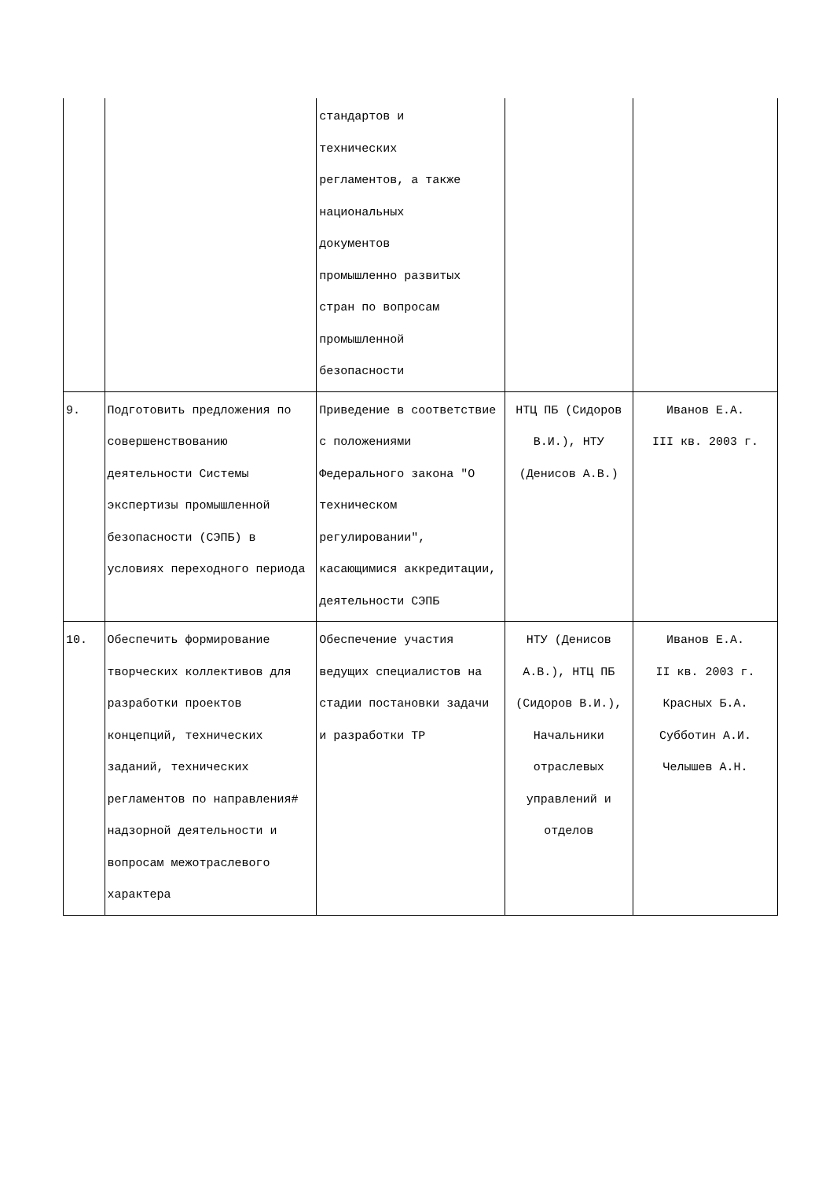| | | стандартов и технических регламентов, а также национальных документов промышленно развитых стран по вопросам промышленной безопасности | | |
| 9. | Подготовить предложения по совершенствованию деятельности Системы экспертизы промышленной безопасности (СЭПБ) в условиях переходного периода | Приведение в соответствие с положениями Федерального закона "О техническом регулировании", касающимися аккредитации, деятельности СЭПБ | НТЦ ПБ (Сидоров В.И.), НТУ (Денисов А.В.) | Иванов Е.А. III кв. 2003 г. |
| 10. | Обеспечить формирование творческих коллективов для разработки проектов концепций, технических заданий, технических регламентов по направления# надзорной деятельности и вопросам межотраслевого характера | Обеспечение участия ведущих специалистов на стадии постановки задачи и разработки ТР | НТУ (Денисов А.В.), НТЦ ПБ (Сидоров В.И.), Начальники отраслевых управлений и отделов | Иванов Е.А. II кв. 2003 г. Красных Б.А. Субботин А.И. Челышев А.Н. |